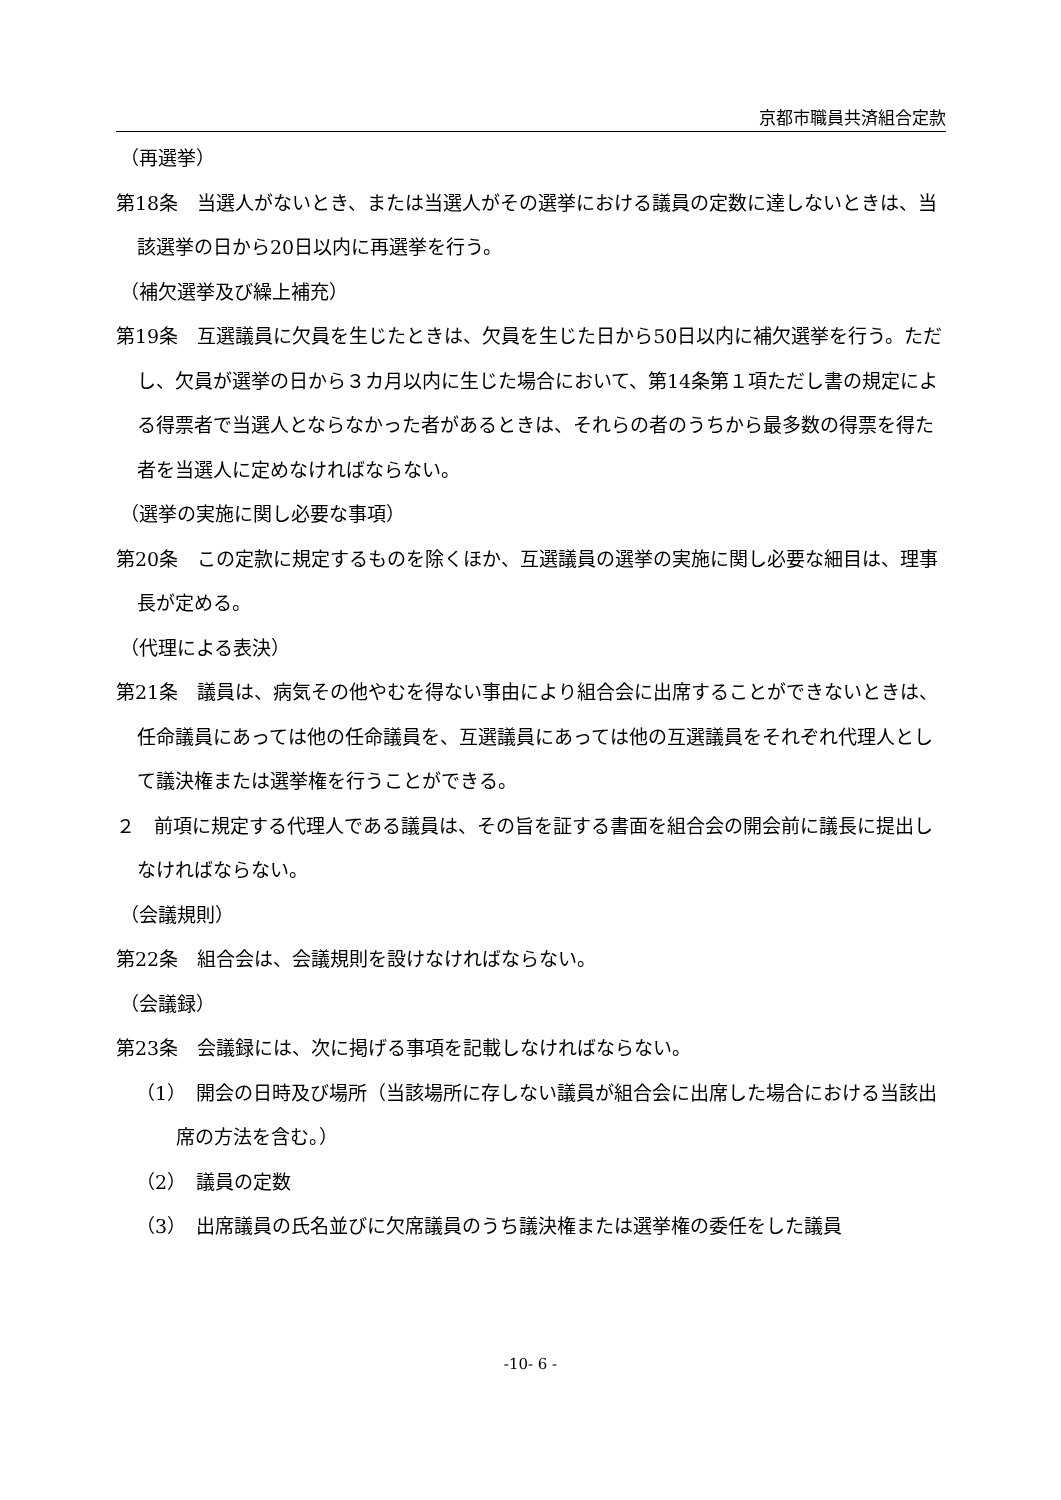京都市職員共済組合定款
（再選挙）
第18条　当選人がないとき、または当選人がその選挙における議員の定数に達しないときは、当該選挙の日から20日以内に再選挙を行う。
（補欠選挙及び繰上補充）
第19条　互選議員に欠員を生じたときは、欠員を生じた日から50日以内に補欠選挙を行う。ただし、欠員が選挙の日から３カ月以内に生じた場合において、第14条第１項ただし書の規定による得票者で当選人とならなかった者があるときは、それらの者のうちから最多数の得票を得た者を当選人に定めなければならない。
（選挙の実施に関し必要な事項）
第20条　この定款に規定するものを除くほか、互選議員の選挙の実施に関し必要な細目は、理事長が定める。
（代理による表決）
第21条　議員は、病気その他やむを得ない事由により組合会に出席することができないときは、任命議員にあっては他の任命議員を、互選議員にあっては他の互選議員をそれぞれ代理人として議決権または選挙権を行うことができる。
２　前項に規定する代理人である議員は、その旨を証する書面を組合会の開会前に議長に提出しなければならない。
（会議規則）
第22条　組合会は、会議規則を設けなければならない。
（会議録）
第23条　会議録には、次に掲げる事項を記載しなければならない。
（1）　開会の日時及び場所（当該場所に存しない議員が組合会に出席した場合における当該出席の方法を含む。）
（2）　議員の定数
（3）　出席議員の氏名並びに欠席議員のうち議決権または選挙権の委任をした議員
-10- 6 -